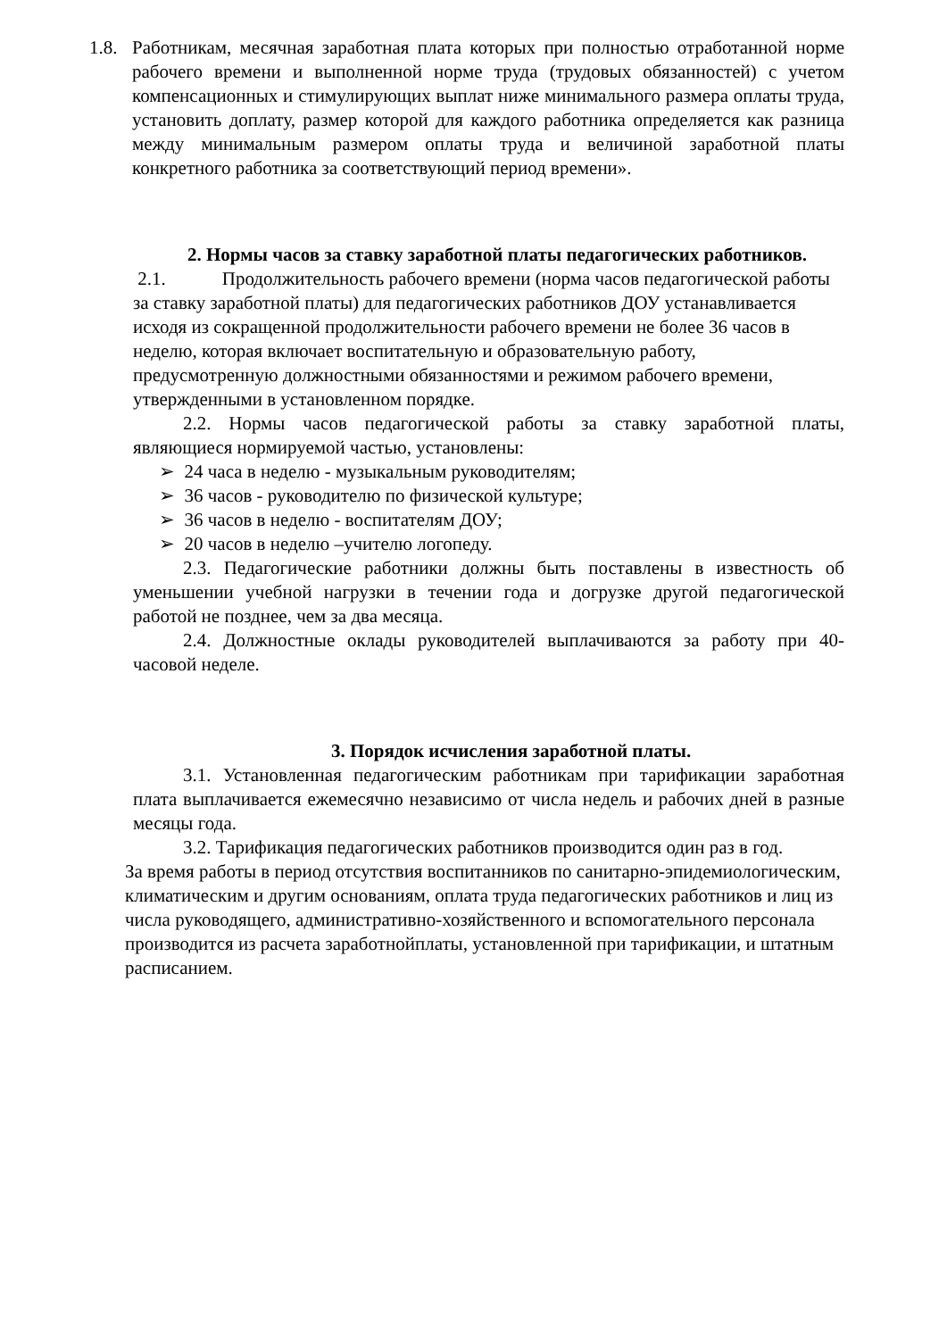1.8.
Работникам, месячная заработная плата которых при полностью отработанной норме рабочего времени и выполненной норме труда (трудовых обязанностей) с учетом компенсационных и стимулирующих выплат ниже минимального размера оплаты труда, установить доплату, размер которой для каждого работника определяется как разница между минимальным размером оплаты труда и величиной заработной платы конкретного работника за соответствующий период времени».
2. Нормы часов за ставку заработной платы педагогических работников.
2.1. Продолжительность рабочего времени (норма часов педагогической работы за ставку заработной платы) для педагогических работников ДОУ устанавливается исходя из сокращенной продолжительности рабочего времени не более 36 часов в неделю, которая включает воспитательную и образовательную работу, предусмотренную должностными обязанностями и режимом рабочего времени, утвержденными в установленном порядке.
2.2. Нормы часов педагогической работы за ставку заработной платы, являющиеся нормируемой частью, установлены:
➢ 24 часа в неделю - музыкальным руководителям;
➢ 36 часов - руководителю по физической культуре;
➢ 36 часов в неделю - воспитателям ДОУ;
➢ 20 часов в неделю –учителю логопеду.
2.3. Педагогические работники должны быть поставлены в известность об уменьшении учебной нагрузки в течении года и догрузке другой педагогической работой не позднее, чем за два месяца.
2.4. Должностные оклады руководителей выплачиваются за работу при 40- часовой неделе.
3. Порядок исчисления заработной платы.
3.1. Установленная педагогическим работникам при тарификации заработная плата выплачивается ежемесячно независимо от числа недель и рабочих дней в разные месяцы года.
3.2. Тарификация педагогических работников производится один раз в год.
За время работы в период отсутствия воспитанников по санитарно-эпидемиологическим, климатическим и другим основаниям, оплата труда педагогических работников и лиц из числа руководящего, административно-хозяйственного и вспомогательного персонала производится из расчета заработнойплаты, установленной при тарификации, и штатным расписанием.